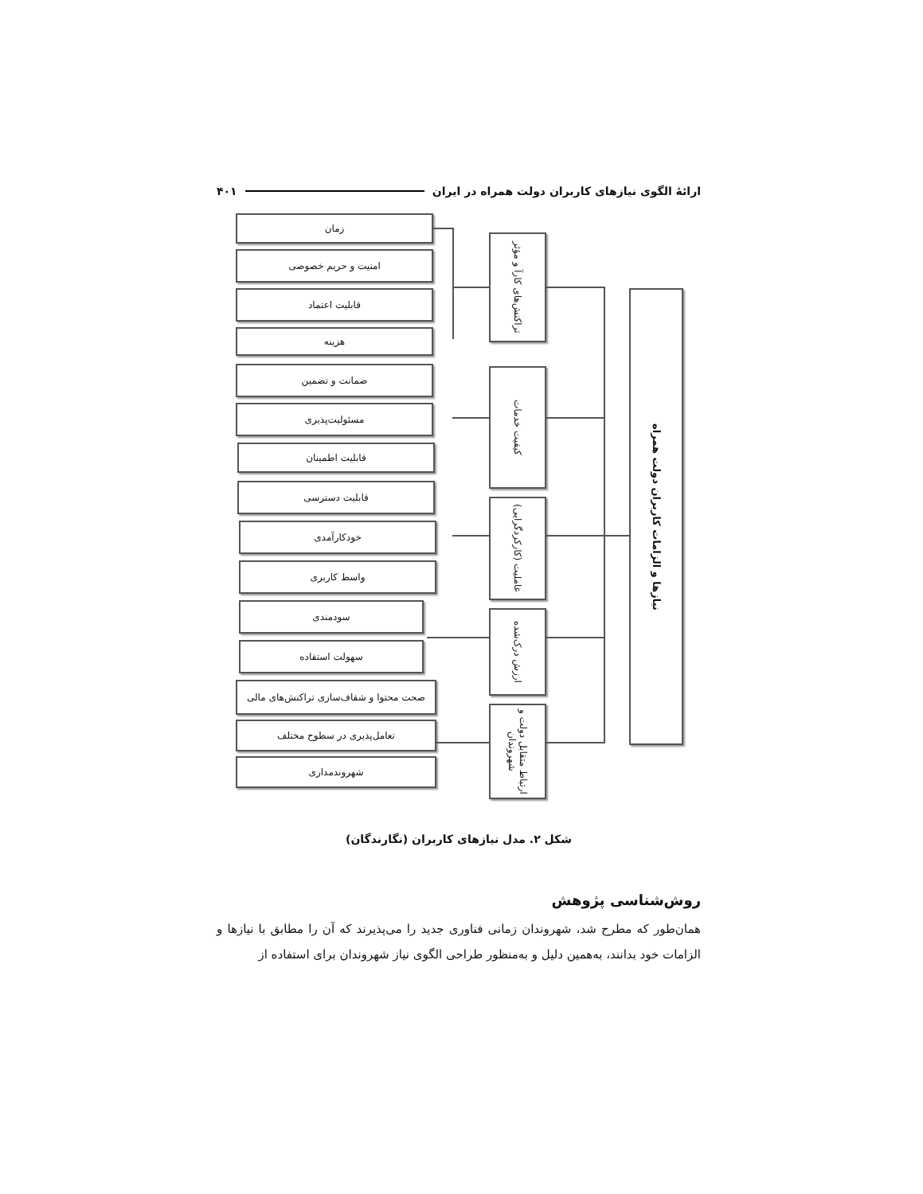ارائۀ الگوی نیازهای کاربران دولت همراه در ایران ۴۰۱
زمان
امنیت و حریم خصوصی
قابلیت اعتماد
هزینه
ضمانت و تضمین
مسئولیت‌پذیری
قابلیت اطمینان
قابلیت دسترسی
خودکارآمدی
واسط کاربری
سودمندی
سهولت استفاده
صحت محتوا و شفاف‌سازی تراکنش‌های مالی
تعامل‌پذیری در سطوح مختلف
شهروندمداری
تراکنش‌های کارآ و مؤثر
کیفیت خدمات
عاملیت (کارکردگرایی)
ارزش درک‌شده
ارتباط متقابل دولت و شهروندان
نیازها و الزامات کاربران دولت همراه
شکل ۲. مدل نیازهای کاربران (نگارندگان)
روش‌شناسی پژوهش
همان‌طور که مطرح شد، شهروندان زمانی فناوری جدید را می‌پذیرند که آن را مطابق با نیازها و الزامات خود بدانند، به‌همین دلیل و به‌منظور طراحی الگوی نیاز شهروندان برای استفاده از